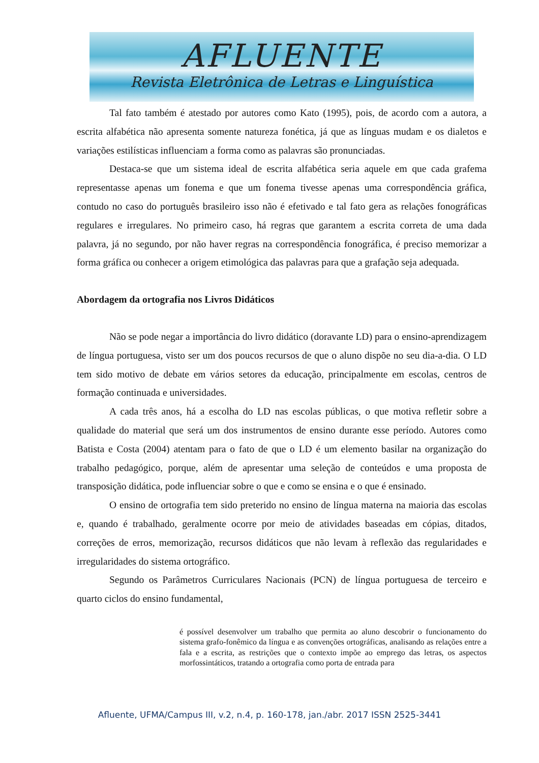AFLUENTE
Revista Eletrônica de Letras e Linguística
Tal fato também é atestado por autores como Kato (1995), pois, de acordo com a autora, a escrita alfabética não apresenta somente natureza fonética, já que as línguas mudam e os dialetos e variações estilísticas influenciam a forma como as palavras são pronunciadas.
Destaca-se que um sistema ideal de escrita alfabética seria aquele em que cada grafema representasse apenas um fonema e que um fonema tivesse apenas uma correspondência gráfica, contudo no caso do português brasileiro isso não é efetivado e tal fato gera as relações fonográficas regulares e irregulares. No primeiro caso, há regras que garantem a escrita correta de uma dada palavra, já no segundo, por não haver regras na correspondência fonográfica, é preciso memorizar a forma gráfica ou conhecer a origem etimológica das palavras para que a grafação seja adequada.
Abordagem da ortografia nos Livros Didáticos
Não se pode negar a importância do livro didático (doravante LD) para o ensino-aprendizagem de língua portuguesa, visto ser um dos poucos recursos de que o aluno dispõe no seu dia-a-dia. O LD tem sido motivo de debate em vários setores da educação, principalmente em escolas, centros de formação continuada e universidades.
A cada três anos, há a escolha do LD nas escolas públicas, o que motiva refletir sobre a qualidade do material que será um dos instrumentos de ensino durante esse período. Autores como Batista e Costa (2004) atentam para o fato de que o LD é um elemento basilar na organização do trabalho pedagógico, porque, além de apresentar uma seleção de conteúdos e uma proposta de transposição didática, pode influenciar sobre o que e como se ensina e o que é ensinado.
O ensino de ortografia tem sido preterido no ensino de língua materna na maioria das escolas e, quando é trabalhado, geralmente ocorre por meio de atividades baseadas em cópias, ditados, correções de erros, memorização, recursos didáticos que não levam à reflexão das regularidades e irregularidades do sistema ortográfico.
Segundo os Parâmetros Curriculares Nacionais (PCN) de língua portuguesa de terceiro e quarto ciclos do ensino fundamental,
é possível desenvolver um trabalho que permita ao aluno descobrir o funcionamento do sistema grafo-fonêmico da língua e as convenções ortográficas, analisando as relações entre a fala e a escrita, as restrições que o contexto impõe ao emprego das letras, os aspectos morfossintáticos, tratando a ortografia como porta de entrada para
Afluente, UFMA/Campus III, v.2, n.4, p. 160-178, jan./abr. 2017 ISSN 2525-3441